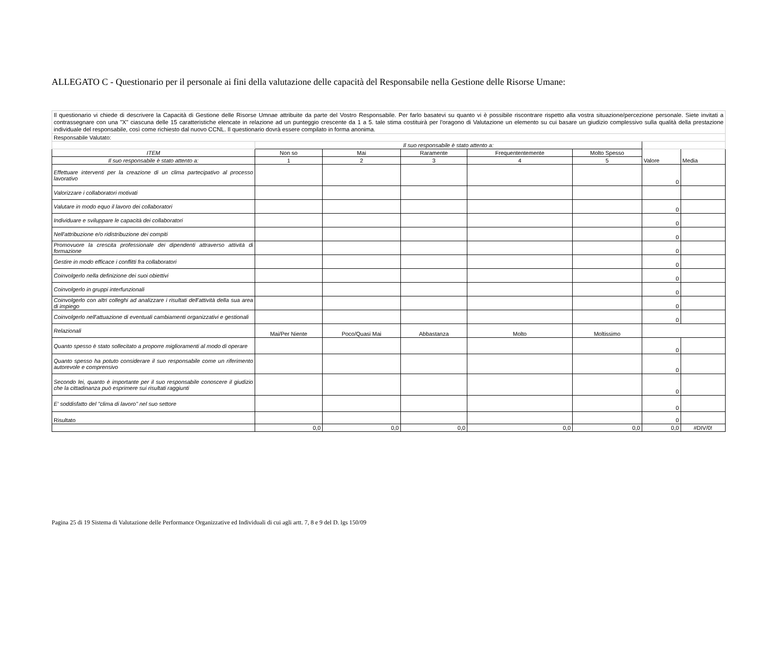ALLEGATO C - Questionario per il personale ai fini della valutazione delle capacità del Responsabile nella Gestione delle Risorse Umane:
| Il questionario vi chiede di descrivere la Capacità di Gestione delle Risorse Umnae attribuite da parte del Vostro Responsabile. Per farlo basatevi su quanto vi è possibile riscontrare rispetto alla vostra situazione/percezione personale. Siete invitati a contrassegnare con una "X" ciascuna delle 15 caratteristiche elencate in relazione ad un punteggio crescente da 1 a 5. tale stima costituirà per l'oragono di Valutazione un elemento su cui basare un giudizio complessivo sulla qualità della prestazione individuale del responsabile, così come richiesto dal nuovo CCNL. Il questionario dovrà essere compilato in forma anonima. | | | | | | | |
| Responsabile Valutato: | | | | | | | |
| | Il suo responsabile è stato attento a: | | | | | | |
| ITEM | Non so | Mai | Raramente | Frequententemente | Molto Spesso | Valore | Media |
| Il suo responsabile è stato attento a: | 1 | 2 | 3 | 4 | 5 | | |
| Effettuare interventi per la creazione di un clima partecipativo al processo lavorativo | | | | | | 0 | |
| Valorizzare i collaboratori motivati | | | | | | | |
| Valutare in modo equo il lavoro dei collaboratori | | | | | | 0 | |
| Individuare e sviluppare le capacità dei collaboratori | | | | | | 0 | |
| Nell'attribuzione e/o ridistribuzione dei compiti | | | | | | 0 | |
| Promovuore la crescita professionale dei dipendenti attraverso attività di formazione | | | | | | 0 | |
| Gestire in modo efficace i conflitti fra collaboratori | | | | | | 0 | |
| Coinvolgerlo nella definizione dei suoi obiettivi | | | | | | 0 | |
| Coinvolgerlo in gruppi interfunzionali | | | | | | 0 | |
| Coinvolgerlo con altri colleghi ad analizzare i risultati dell'attività della sua area di impiego | | | | | | 0 | |
| Coinvolgerlo nell'attuazione di eventuali cambiamenti organizzativi e gestionali | | | | | | 0 | |
| Relazionali | Mai/Per Niente | Poco/Quasi Mai | Abbastanza | Molto | Moltissimo | | |
| Quanto spesso è stato sollecitato a proporre miglioramenti al modo di operare | | | | | | 0 | |
| Quanto spesso ha potuto considerare il suo responsabile come un riferimento autorevole e comprensivo | | | | | | 0 | |
| Secondo lei, quanto è importante per il suo responsabile conoscere il giudizio che la cittadinanza può esprimere sui risultati raggiunti | | | | | | 0 | |
| E' soddisfatto del "clima di lavoro" nel suo settore | | | | | | 0 | |
| Risultato | | | | | | 0 | |
| | 0,0 | 0,0 | 0,0 | 0,0 | 0,0 | 0,0 | #DIV/0! |
Pagina 25 di 19 Sistema di Valutazione delle Performance Organizzative ed Individuali di cui agli artt. 7, 8 e 9 del D. lgs 150/09